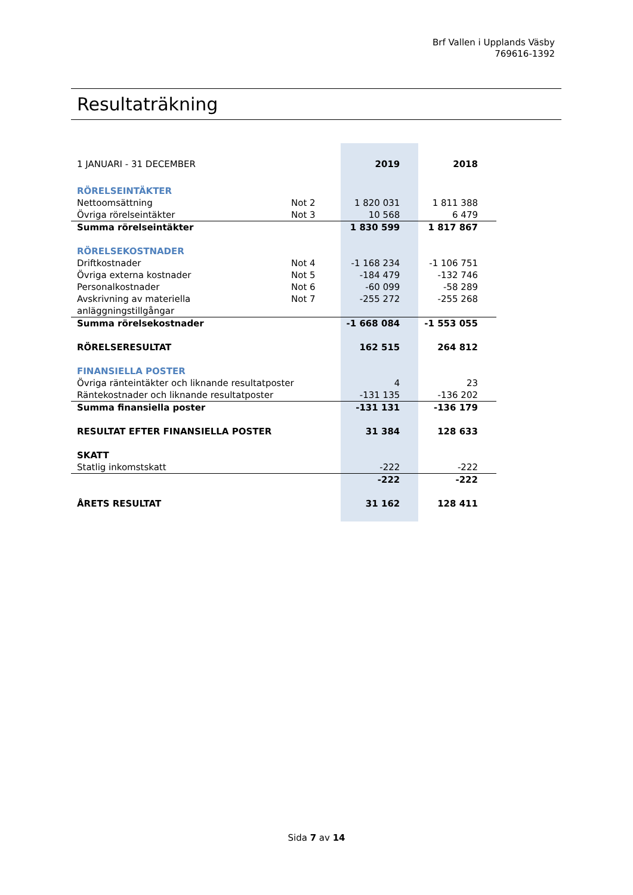Brf Vallen i Upplands Väsby
769616-1392
Resultaträkning
| 1 JANUARI - 31 DECEMBER | | 2019 | 2018 |
| RÖRELSEINTÄKTER | | | |
| Nettoomsättning | Not 2 | 1 820 031 | 1 811 388 |
| Övriga rörelseintäkter | Not 3 | 10 568 | 6 479 |
| Summa rörelseintäkter | | 1 830 599 | 1 817 867 |
| RÖRELSEKOSTNADER | | | |
| Driftkostnader | Not 4 | -1 168 234 | -1 106 751 |
| Övriga externa kostnader | Not 5 | -184 479 | -132 746 |
| Personalkostnader | Not 6 | -60 099 | -58 289 |
| Avskrivning av materiella anläggningstillgångar | Not 7 | -255 272 | -255 268 |
| Summa rörelsekostnader | | -1 668 084 | -1 553 055 |
| RÖRELSERESULTAT | | 162 515 | 264 812 |
| FINANSIELLA POSTER | | | |
| Övriga ränteintäkter och liknande resultatposter | | 4 | 23 |
| Räntekostnader och liknande resultatposter | | -131 135 | -136 202 |
| Summa finansiella poster | | -131 131 | -136 179 |
| RESULTAT EFTER FINANSIELLA POSTER | | 31 384 | 128 633 |
| SKATT | | | |
| Statlig inkomstskatt | | -222 | -222 |
| | | -222 | -222 |
| ÅRETS RESULTAT | | 31 162 | 128 411 |
Sida 7 av 14